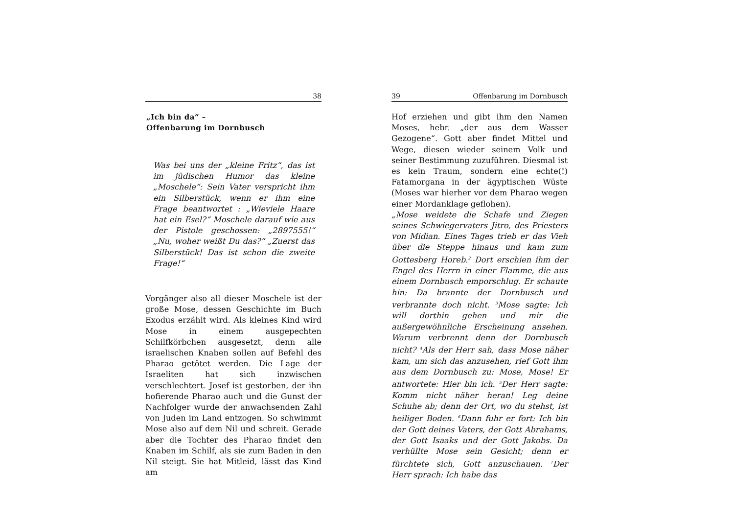38
„Ich bin da“ –
Offenbarung im Dornbusch
Was bei uns der „kleine Fritz“, das ist im jüdischen Humor das kleine „Moschele“: Sein Vater verspricht ihm ein Silberstück, wenn er ihm eine Frage beantwortet : „Wieviele Haare hat ein Esel?“ Moschele darauf wie aus der Pistole geschossen: „2897555!“ „Nu, woher weißt Du das?“ „Zuerst das Silberstück! Das ist schon die zweite Frage!“
Vorgänger also all dieser Moschele ist der große Mose, dessen Geschichte im Buch Exodus erzählt wird. Als kleines Kind wird Mose in einem ausgepechten Schilfkörbchen ausgesetzt, denn alle israelischen Knaben sollen auf Befehl des Pharao getötet werden. Die Lage der Israeliten hat sich inzwischen verschlechtert. Josef ist gestorben, der ihn hofierende Pharao auch und die Gunst der Nachfolger wurde der anwachsenden Zahl von Juden im Land entzogen. So schwimmt Mose also auf dem Nil und schreit. Gerade aber die Tochter des Pharao findet den Knaben im Schilf, als sie zum Baden in den Nil steigt. Sie hat Mitleid, lässt das Kind am
39 Offenbarung im Dornbusch
Hof erziehen und gibt ihm den Namen Moses, hebr. „der aus dem Wasser Gezogene“. Gott aber findet Mittel und Wege, diesen wieder seinem Volk und seiner Bestimmung zuzuführen. Diesmal ist es kein Traum, sondern eine echte(!) Fatamorgana in der ägyptischen Wüste (Moses war hierher vor dem Pharao wegen einer Mordanklage geflohen).
„Mose weidete die Schafe und Ziegen seines Schwiegervaters Jitro, des Priesters von Midian. Eines Tages trieb er das Vieh über die Steppe hinaus und kam zum Gottesberg Horeb.<sup>2</sup> Dort erschien ihm der Engel des Herrn in einer Flamme, die aus einem Dornbusch emporschlug. Er schaute hin: Da brannte der Dornbusch und verbrannte doch nicht. <sup>3</sup>Mose sagte: Ich will dorthin gehen und mir die außergewöhnliche Erscheinung ansehen. Warum verbrennt denn der Dornbusch nicht? <sup>4</sup>Als der Herr sah, dass Mose näher kam, um sich das anzusehen, rief Gott ihm aus dem Dornbusch zu: Mose, Mose! Er antwortete: Hier bin ich. <sup>5</sup>Der Herr sagte: Komm nicht näher heran! Leg deine Schuhe ab; denn der Ort, wo du stehst, ist heiliger Boden. <sup>6</sup>Dann fuhr er fort: Ich bin der Gott deines Vaters, der Gott Abrahams, der Gott Isaaks und der Gott Jakobs. Da verhüllte Mose sein Gesicht; denn er fürchtete sich, Gott anzuschauen. <sup>7</sup>Der Herr sprach: Ich habe das